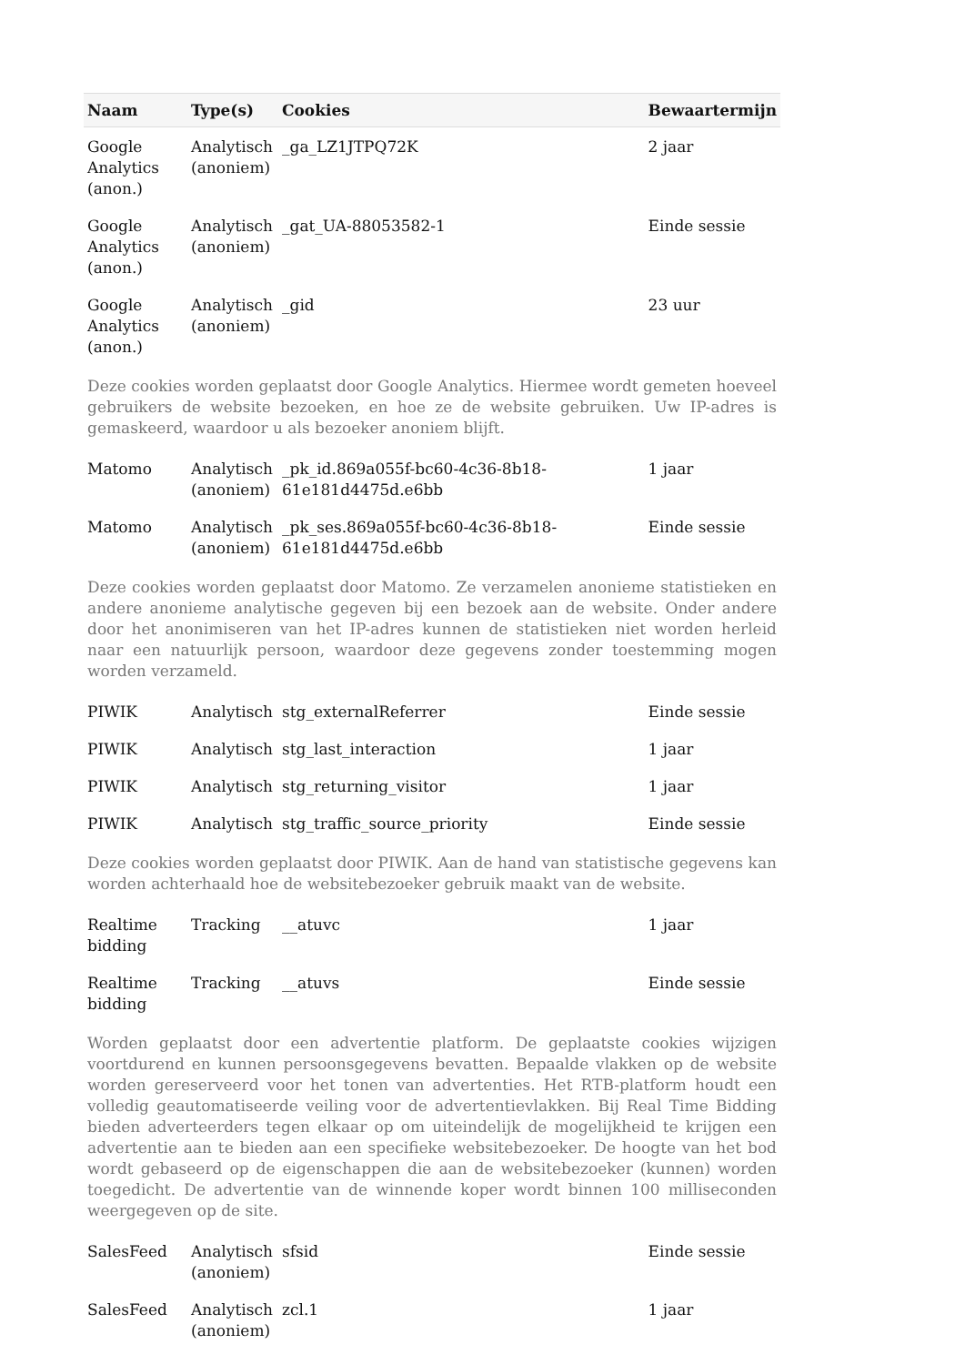| Naam | Type(s) | Cookies | Bewaartermijn |
| --- | --- | --- | --- |
| Google Analytics (anon.) | Analytisch (anoniem) | _ga_LZ1JTPQ72K | 2 jaar |
| Google Analytics (anon.) | Analytisch (anoniem) | _gat_UA-88053582-1 | Einde sessie |
| Google Analytics (anon.) | Analytisch (anoniem) | _gid | 23 uur |
| Deze cookies worden geplaatst door Google Analytics. Hiermee wordt gemeten hoeveel gebruikers de website bezoeken, en hoe ze de website gebruiken. Uw IP-adres is gemaskeerd, waardoor u als bezoeker anoniem blijft. | | | |
| Matomo | Analytisch (anoniem) | _pk_id.869a055f-bc60-4c36-8b18-61e181d4475d.e6bb | 1 jaar |
| Matomo | Analytisch (anoniem) | _pk_ses.869a055f-bc60-4c36-8b18-61e181d4475d.e6bb | Einde sessie |
| Deze cookies worden geplaatst door Matomo. Ze verzamelen anonieme statistieken en andere anonieme analytische gegeven bij een bezoek aan de website. Onder andere door het anonimiseren van het IP-adres kunnen de statistieken niet worden herleid naar een natuurlijk persoon, waardoor deze gegevens zonder toestemming mogen worden verzameld. | | | |
| PIWIK | Analytisch | stg_externalReferrer | Einde sessie |
| PIWIK | Analytisch | stg_last_interaction | 1 jaar |
| PIWIK | Analytisch | stg_returning_visitor | 1 jaar |
| PIWIK | Analytisch | stg_traffic_source_priority | Einde sessie |
| Deze cookies worden geplaatst door PIWIK. Aan de hand van statistische gegevens kan worden achterhaald hoe de websitebezoeker gebruik maakt van de website. | | | |
| Realtime bidding | Tracking | __atuvc | 1 jaar |
| Realtime bidding | Tracking | __atuvs | Einde sessie |
| Worden geplaatst door een advertentie platform. De geplaatste cookies wijzigen voortdurend en kunnen persoonsgegevens bevatten. Bepaalde vlakken op de website worden gereserveerd voor het tonen van advertenties. Het RTB-platform houdt een volledig geautomatiseerde veiling voor de advertentievlakken. Bij Real Time Bidding bieden adverteerders tegen elkaar op om uiteindelijk de mogelijkheid te krijgen een advertentie aan te bieden aan een specifieke websitebezoeker. De hoogte van het bod wordt gebaseerd op de eigenschappen die aan de websitebezoeker (kunnen) worden toegedicht. De advertentie van de winnende koper wordt binnen 100 milliseconden weergegeven op de site. | | | |
| SalesFeed | Analytisch (anoniem) | sfsid | Einde sessie |
| SalesFeed | Analytisch (anoniem) | zcl.1 | 1 jaar |